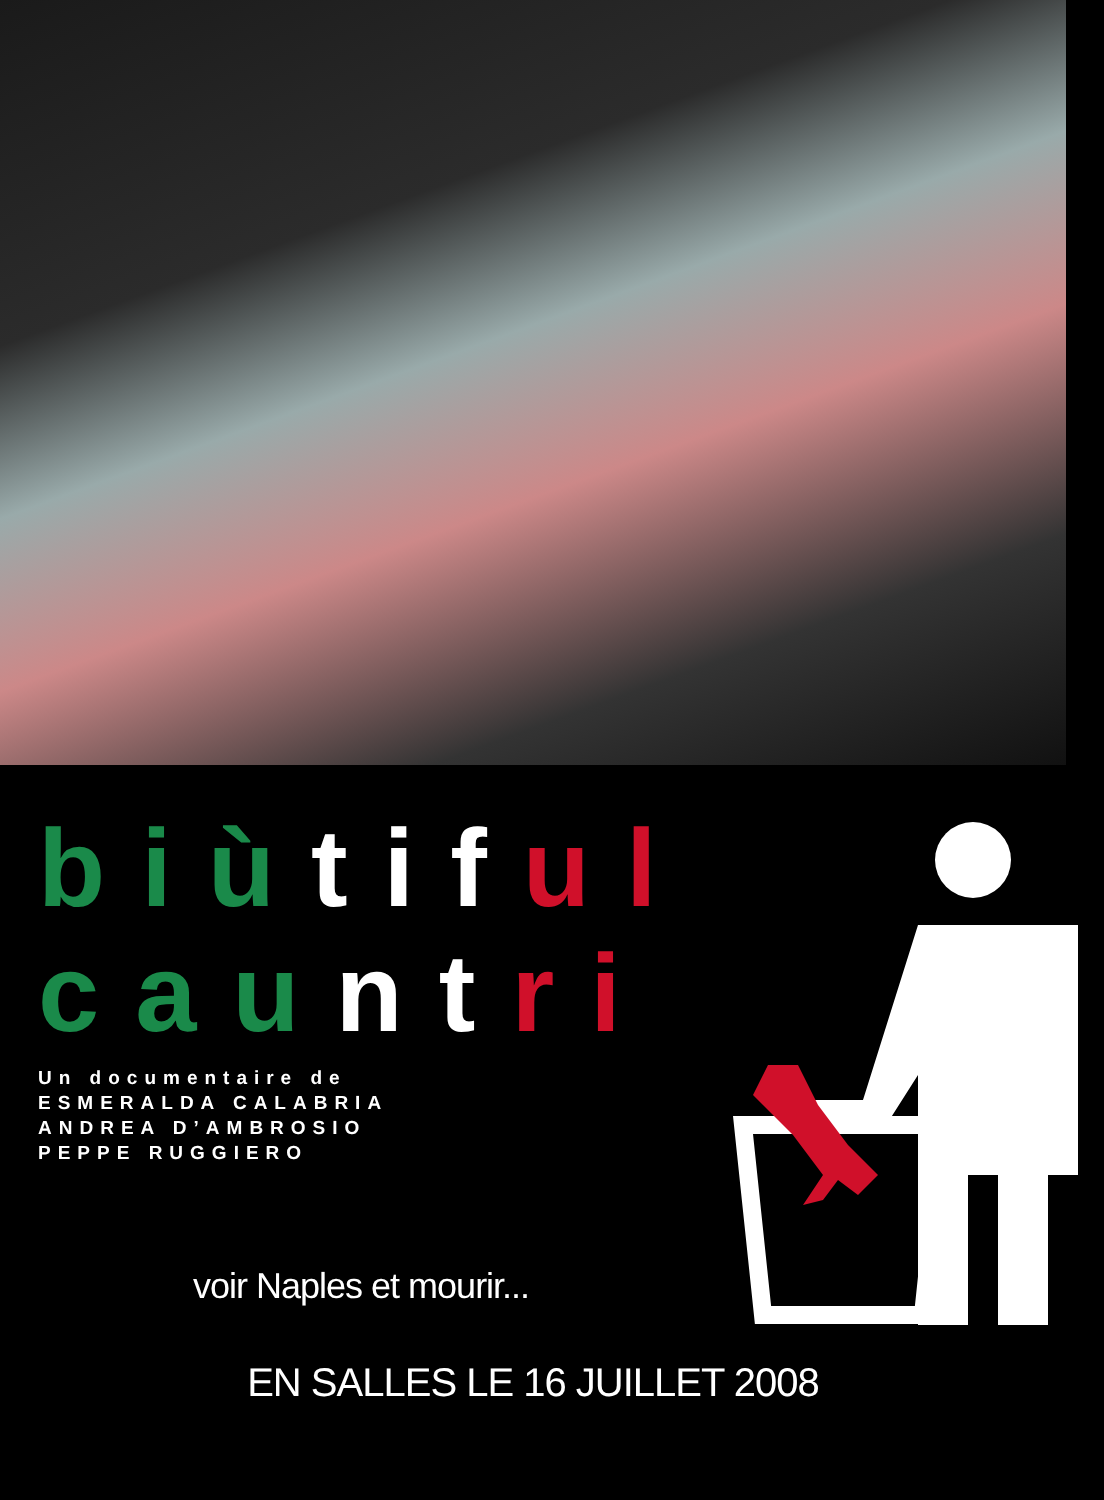biù tif ul
cau nt ri
Un documentaire de
ESMERALDA CALABRIA
ANDREA D’AMBROSIO
PEPPE RUGGIERO
voir Naples et mourir...
EN SALLES LE 16 JUILLET 2008